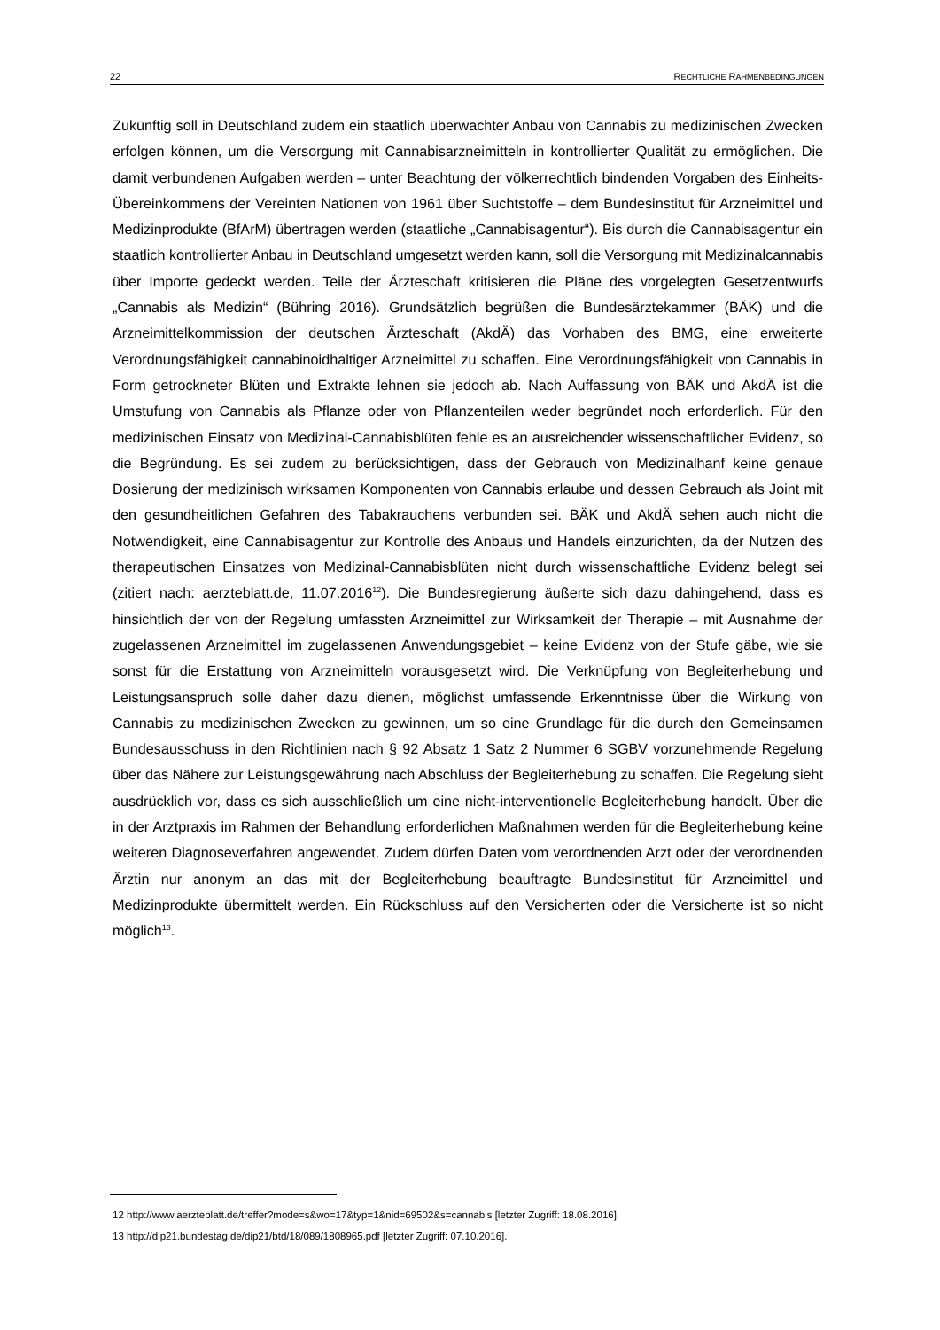22 RECHTLICHE RAHMENBEDINGUNGEN
Zukünftig soll in Deutschland zudem ein staatlich überwachter Anbau von Cannabis zu medizinischen Zwecken erfolgen können, um die Versorgung mit Cannabisarzneimitteln in kontrollierter Qualität zu ermöglichen. Die damit verbundenen Aufgaben werden – unter Beachtung der völkerrechtlich bindenden Vorgaben des Einheits-Übereinkommens der Vereinten Nationen von 1961 über Suchtstoffe – dem Bundesinstitut für Arzneimittel und Medizinprodukte (BfArM) übertragen werden (staatliche „Cannabisagentur“). Bis durch die Cannabisagentur ein staatlich kontrollierter Anbau in Deutschland umgesetzt werden kann, soll die Versorgung mit Medizinalcannabis über Importe gedeckt werden. Teile der Ärzteschaft kritisieren die Pläne des vorgelegten Gesetzentwurfs „Cannabis als Medizin“ (Bühring 2016). Grundsätzlich begrüßen die Bundesärztekammer (BÄK) und die Arzneimittelkommission der deutschen Ärzteschaft (AkdÄ) das Vorhaben des BMG, eine erweiterte Verordnungsfähigkeit cannabinoidhaltiger Arzneimittel zu schaffen. Eine Verordnungsfähigkeit von Cannabis in Form getrockneter Blüten und Extrakte lehnen sie jedoch ab. Nach Auffassung von BÄK und AkdÄ ist die Umstufung von Cannabis als Pflanze oder von Pflanzenteilen weder begründet noch erforderlich. Für den medizinischen Einsatz von Medizinal-Cannabisblüten fehle es an ausreichender wissenschaftlicher Evidenz, so die Begründung. Es sei zudem zu berücksichtigen, dass der Gebrauch von Medizinalhanf keine genaue Dosierung der medizinisch wirksamen Komponenten von Cannabis erlaube und dessen Gebrauch als Joint mit den gesundheitlichen Gefahren des Tabakrauchens verbunden sei. BÄK und AkdÄ sehen auch nicht die Notwendigkeit, eine Cannabisagentur zur Kontrolle des Anbaus und Handels einzurichten, da der Nutzen des therapeutischen Einsatzes von Medizinal-Cannabisblüten nicht durch wissenschaftliche Evidenz belegt sei (zitiert nach: aerzteblatt.de, 11.07.2016<sup>12</sup>). Die Bundesregierung äußerte sich dazu dahingehend, dass es hinsichtlich der von der Regelung umfassten Arzneimittel zur Wirksamkeit der Therapie – mit Ausnahme der zugelassenen Arzneimittel im zugelassenen Anwendungsgebiet – keine Evidenz von der Stufe gäbe, wie sie sonst für die Erstattung von Arzneimitteln vorausgesetzt wird. Die Verknüpfung von Begleiterhebung und Leistungsanspruch solle daher dazu dienen, möglichst umfassende Erkenntnisse über die Wirkung von Cannabis zu medizinischen Zwecken zu gewinnen, um so eine Grundlage für die durch den Gemeinsamen Bundesausschuss in den Richtlinien nach § 92 Absatz 1 Satz 2 Nummer 6 SGBV vorzunehmende Regelung über das Nähere zur Leistungsgewährung nach Abschluss der Begleiterhebung zu schaffen. Die Regelung sieht ausdrücklich vor, dass es sich ausschließlich um eine nicht-interventionelle Begleiterhebung handelt. Über die in der Arztpraxis im Rahmen der Behandlung erforderlichen Maßnahmen werden für die Begleiterhebung keine weiteren Diagnoseverfahren angewendet. Zudem dürfen Daten vom verordnenden Arzt oder der verordnenden Ärztin nur anonym an das mit der Begleiterhebung beauftragte Bundesinstitut für Arzneimittel und Medizinprodukte übermittelt werden. Ein Rückschluss auf den Versicherten oder die Versicherte ist so nicht möglich<sup>13</sup>.
12 http://www.aerzteblatt.de/treffer?mode=s&wo=17&typ=1&nid=69502&s=cannabis [letzter Zugriff: 18.08.2016].
13 http://dip21.bundestag.de/dip21/btd/18/089/1808965.pdf [letzter Zugriff: 07.10.2016].